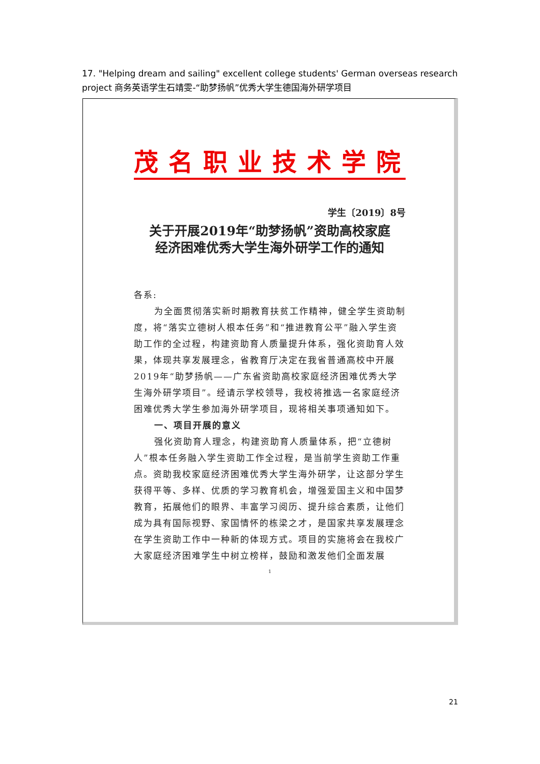17. "Helping dream and sailing" excellent college students' German overseas research project 商务英语学生石靖雯-“助梦扬帆”优秀大学生德国海外研学项目
茂名职业技术学院
学生〔2019〕8号
关于开展2019年“助梦扬帆”资助高校家庭
经济困难优秀大学生海外研学工作的通知
各系:
为全面贯彻落实新时期教育扶贫工作精神，健全学生资助制度，将“落实立德树人根本任务”和“推进教育公平”融入学生资助工作的全过程，构建资助育人质量提升体系，强化资助育人效果，体现共享发展理念，省教育厅决定在我省普通高校中开展2019年“助梦扬帆——广东省资助高校家庭经济困难优秀大学生海外研学项目”。经请示学校领导，我校将推选一名家庭经济困难优秀大学生参加海外研学项目，现将相关事项通知如下。
一、项目开展的意义
强化资助育人理念，构建资助育人质量体系，把“立德树人”根本任务融入学生资助工作全过程，是当前学生资助工作重点。资助我校家庭经济困难优秀大学生海外研学，让这部分学生获得平等、多样、优质的学习教育机会，增强爱国主义和中国梦教育，拓展他们的眼界、丰富学习阅历、提升综合素质，让他们成为具有国际视野、家国情怀的栋梁之才，是国家共享发展理念在学生资助工作中一种新的体现方式。项目的实施将会在我校广大家庭经济困难学生中树立榜样，鼓励和激发他们全面发展
1
21